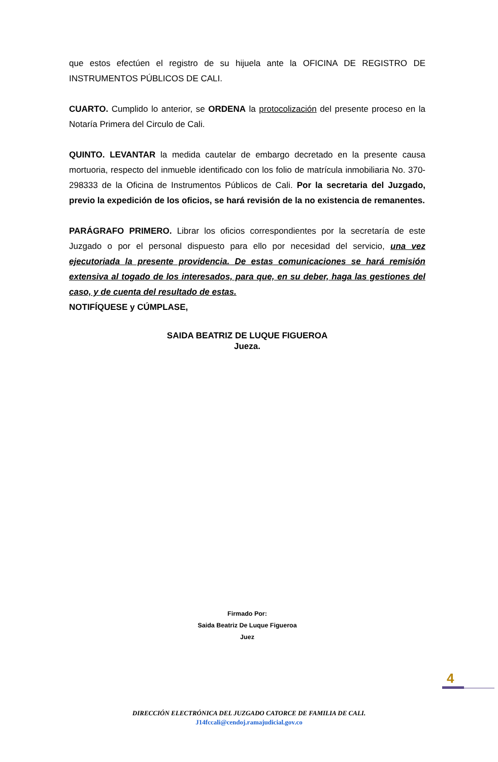que estos efectúen el registro de su hijuela ante la OFICINA DE REGISTRO DE INSTRUMENTOS PÚBLICOS DE CALI.
CUARTO. Cumplido lo anterior, se ORDENA la protocolización del presente proceso en la Notaría Primera del Circulo de Cali.
QUINTO. LEVANTAR la medida cautelar de embargo decretado en la presente causa mortuoria, respecto del inmueble identificado con los folio de matrícula inmobiliaria No. 370-298333 de la Oficina de Instrumentos Públicos de Cali. Por la secretaria del Juzgado, previo la expedición de los oficios, se hará revisión de la no existencia de remanentes.
PARÁGRAFO PRIMERO. Librar los oficios correspondientes por la secretaría de este Juzgado o por el personal dispuesto para ello por necesidad del servicio, una vez ejecutoriada la presente providencia. De estas comunicaciones se hará remisión extensiva al togado de los interesados, para que, en su deber, haga las gestiones del caso, y de cuenta del resultado de estas.
NOTIFÍQUESE y CÚMPLASE,
SAIDA BEATRIZ DE LUQUE FIGUEROA
Jueza.
Firmado Por:
Saida Beatriz De Luque Figueroa
Juez
4
DIRECCIÓN ELECTRÓNICA DEL JUZGADO CATORCE DE FAMILIA DE CALI.
J14fccali@cendoj.ramajudicial.gov.co